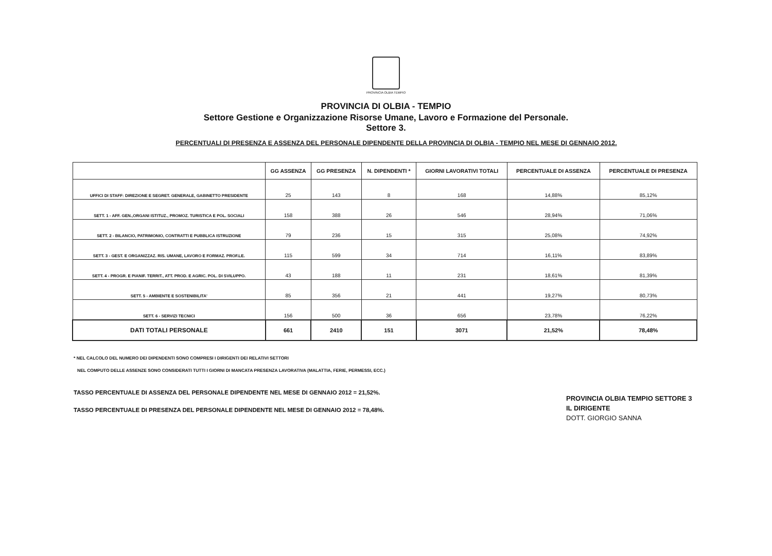PROVINCIA OLBIA TEMPIO
PROVINCIA DI OLBIA - TEMPIO
Settore Gestione e Organizzazione Risorse Umane, Lavoro e Formazione del Personale.
Settore 3.
PERCENTUALI DI PRESENZA E ASSENZA DEL PERSONALE DIPENDENTE DELLA PROVINCIA DI OLBIA - TEMPIO NEL MESE DI GENNAIO 2012.
| | GG ASSENZA | GG PRESENZA | N. DIPENDENTI * | GIORNI LAVORATIVI TOTALI | PERCENTUALE DI ASSENZA | PERCENTUALE DI PRESENZA |
| --- | --- | --- | --- | --- | --- | --- |
| UFFICI DI STAFF: DIREZIONE E SEGRET. GENERALE, GABINETTO PRESIDENTE | 25 | 143 | 8 | 168 | 14,88% | 85,12% |
| SETT. 1 - AFF. GEN.,ORGANI ISTITUZ., PROMOZ. TURISTICA E POL. SOCIALI | 158 | 388 | 26 | 546 | 28,94% | 71,06% |
| SETT. 2 - BILANCIO, PATRIMONIO, CONTRATTI E PUBBLICA ISTRUZIONE | 79 | 236 | 15 | 315 | 25,08% | 74,92% |
| SETT. 3 - GEST. E ORGANIZZAZ. RIS. UMANE, LAVORO E FORMAZ. PROF.LE. | 115 | 599 | 34 | 714 | 16,11% | 83,89% |
| SETT. 4 - PROGR. E PIANIF. TERRIT., ATT. PROD. E AGRIC. POL. DI SVILUPPO. | 43 | 188 | 11 | 231 | 18,61% | 81,39% |
| SETT. 5 - AMBIENTE E SOSTENIBILITA' | 85 | 356 | 21 | 441 | 19,27% | 80,73% |
| SETT. 6 - SERVIZI TECNICI | 156 | 500 | 36 | 656 | 23,78% | 76,22% |
| DATI TOTALI PERSONALE | 661 | 2410 | 151 | 3071 | 21,52% | 78,48% |
* NEL CALCOLO DEL NUMERO DEI DIPENDENTI SONO COMPRESI I DIRIGENTI DEI RELATIVI SETTORI
NEL COMPUTO DELLE ASSENZE SONO CONSIDERATI TUTTI I GIORNI DI MANCATA PRESENZA LAVORATIVA (MALATTIA, FERIE, PERMESSI, ECC.)
TASSO PERCENTUALE DI ASSENZA DEL PERSONALE DIPENDENTE NEL MESE DI GENNAIO 2012 = 21,52%.
TASSO PERCENTUALE DI PRESENZA DEL PERSONALE DIPENDENTE NEL MESE DI GENNAIO 2012 = 78,48%.
PROVINCIA OLBIA TEMPIO SETTORE 3
IL DIRIGENTE
DOTT. GIORGIO SANNA